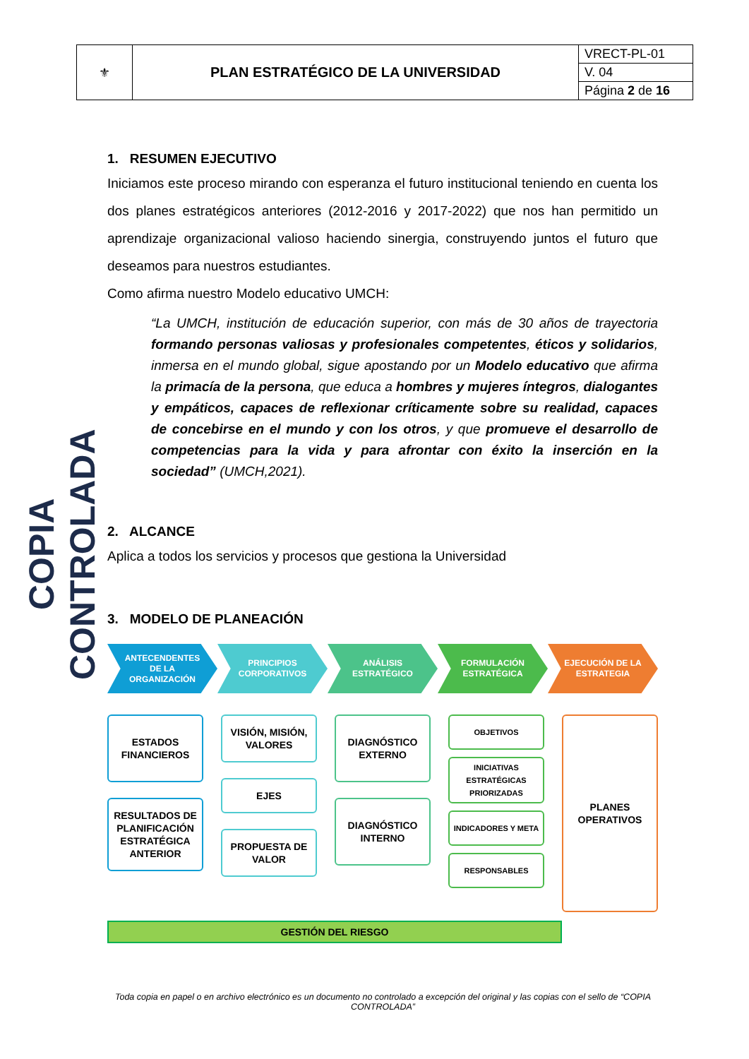| ⚜ | PLAN ESTRATÉGICO DE LA UNIVERSIDAD | VRECT-PL-01 |
| | | V. 04 |
| | | Página 2 de 16 |
COPIA CONTROLADA
1. RESUMEN EJECUTIVO
Iniciamos este proceso mirando con esperanza el futuro institucional teniendo en cuenta los dos planes estratégicos anteriores (2012-2016 y 2017-2022) que nos han permitido un aprendizaje organizacional valioso haciendo sinergia, construyendo juntos el futuro que deseamos para nuestros estudiantes.
Como afirma nuestro Modelo educativo UMCH:
“La UMCH, institución de educación superior, con más de 30 años de trayectoria formando personas valiosas y profesionales competentes, éticos y solidarios, inmersa en el mundo global, sigue apostando por un Modelo educativo que afirma la primacía de la persona, que educa a hombres y mujeres íntegros, dialogantes y empáticos, capaces de reflexionar críticamente sobre su realidad, capaces de concebirse en el mundo y con los otros, y que promueve el desarrollo de competencias para la vida y para afrontar con éxito la inserción en la sociedad” (UMCH,2021).
2. ALCANCE
Aplica a todos los servicios y procesos que gestiona la Universidad
3. MODELO DE PLANEACIÓN
ANTECENDENTES
DE LA
ORGANIZACIÓN
PRINCIPIOS
CORPORATIVOS
ANÁLISIS
ESTRATÉGICO
FORMULACIÓN
ESTRATÉGICA
EJECUCIÓN DE LA
ESTRATEGIA
ESTADOS FINANCIEROS
RESULTADOS DE PLANIFICACIÓN ESTRATÉGICA ANTERIOR
VISIÓN, MISIÓN, VALORES
EJES
PROPUESTA DE VALOR
DIAGNÓSTICO EXTERNO
DIAGNÓSTICO INTERNO
OBJETIVOS
INICIATIVAS ESTRATÉGICAS PRIORIZADAS
INDICADORES Y META
RESPONSABLES
PLANES OPERATIVOS
GESTIÓN DEL RIESGO
Toda copia en papel o en archivo electrónico es un documento no controlado a excepción del original y las copias con el sello de “COPIA CONTROLADA”